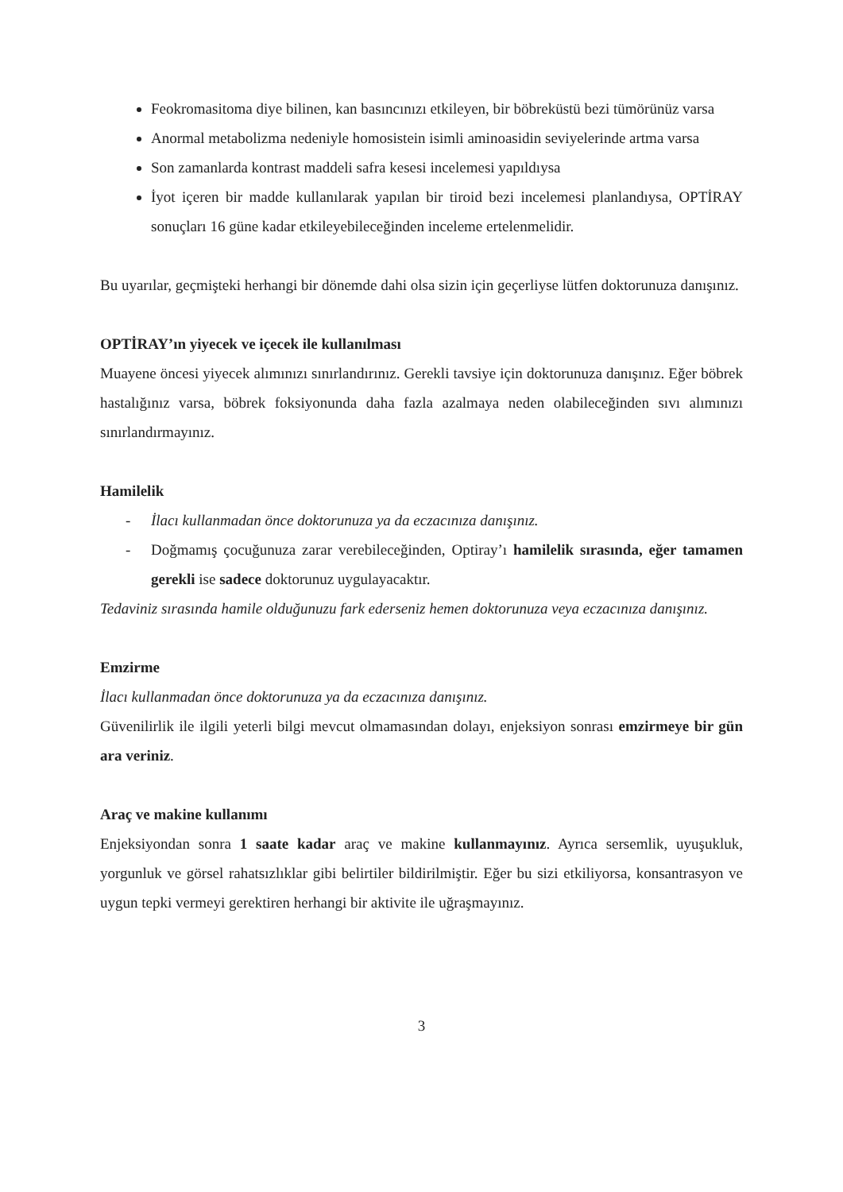Feokromasitoma diye bilinen, kan basıncınızı etkileyen, bir böbreküstü bezi tümörünüz varsa
Anormal metabolizma nedeniyle homosistein isimli aminoasidin seviyelerinde artma varsa
Son zamanlarda kontrast maddeli safra kesesi incelemesi yapıldıysa
İyot içeren bir madde kullanılarak yapılan bir tiroid bezi incelemesi planlandıysa, OPTİRAY sonuçları 16 güne kadar etkileyebileceğinden inceleme ertelenmelidir.
Bu uyarılar, geçmişteki herhangi bir dönemde dahi olsa sizin için geçerliyse lütfen doktorunuza danışınız.
OPTİRAY’ın yiyecek ve içecek ile kullanılması
Muayene öncesi yiyecek alımınızı sınırlandırınız. Gerekli tavsiye için doktorunuza danışınız. Eğer böbrek hastalığınız varsa, böbrek foksiyonunda daha fazla azalmaya neden olabileceğinden sıvı alımınızı sınırlandırmayınız.
Hamilelik
- İlacı kullanmadan önce doktorunuza ya da eczacınıza danışınız.
- Doğmamış çocuğunuza zarar verebileceğinden, Optiray’ı hamilelik sırasında, eğer tamamen gerekli ise sadece doktorunuz uygulayacaktır.
Tedaviniz sırasında hamile olduğunuzu fark ederseniz hemen doktorunuza veya eczacınıza danışınız.
Emzirme
İlacı kullanmadan önce doktorunuza ya da eczacınıza danışınız.
Güvenilirlik ile ilgili yeterli bilgi mevcut olmamasından dolayı, enjeksiyon sonrası emzirmeye bir gün ara veriniz.
Araç ve makine kullanımı
Enjeksiyondan sonra 1 saate kadar araç ve makine kullanmayınız. Ayrıca sersemlik, uyuşukluk, yorgunluk ve görsel rahatsızlıklar gibi belirtiler bildirilmiştir. Eğer bu sizi etkiliyorsa, konsantrasyon ve uygun tepki vermeyi gerektiren herhangi bir aktivite ile uğraşmayınız.
3